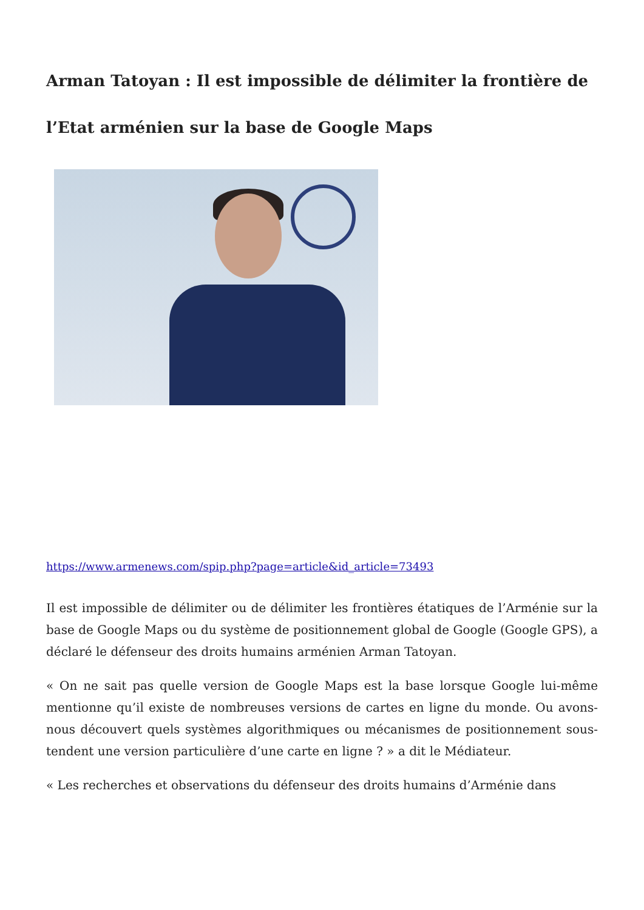Arman Tatoyan : Il est impossible de délimiter la frontière de l’Etat arménien sur la base de Google Maps
https://www.armenews.com/spip.php?page=article&id_article=73493
Il est impossible de délimiter ou de délimiter les frontières étatiques de l’Arménie sur la base de Google Maps ou du système de positionnement global de Google (Google GPS), a déclaré le défenseur des droits humains arménien Arman Tatoyan.
« On ne sait pas quelle version de Google Maps est la base lorsque Google lui-même mentionne qu’il existe de nombreuses versions de cartes en ligne du monde. Ou avons-nous découvert quels systèmes algorithmiques ou mécanismes de positionnement sous-tendent une version particulière d’une carte en ligne ? » a dit le Médiateur.
« Les recherches et observations du défenseur des droits humains d’Arménie dans